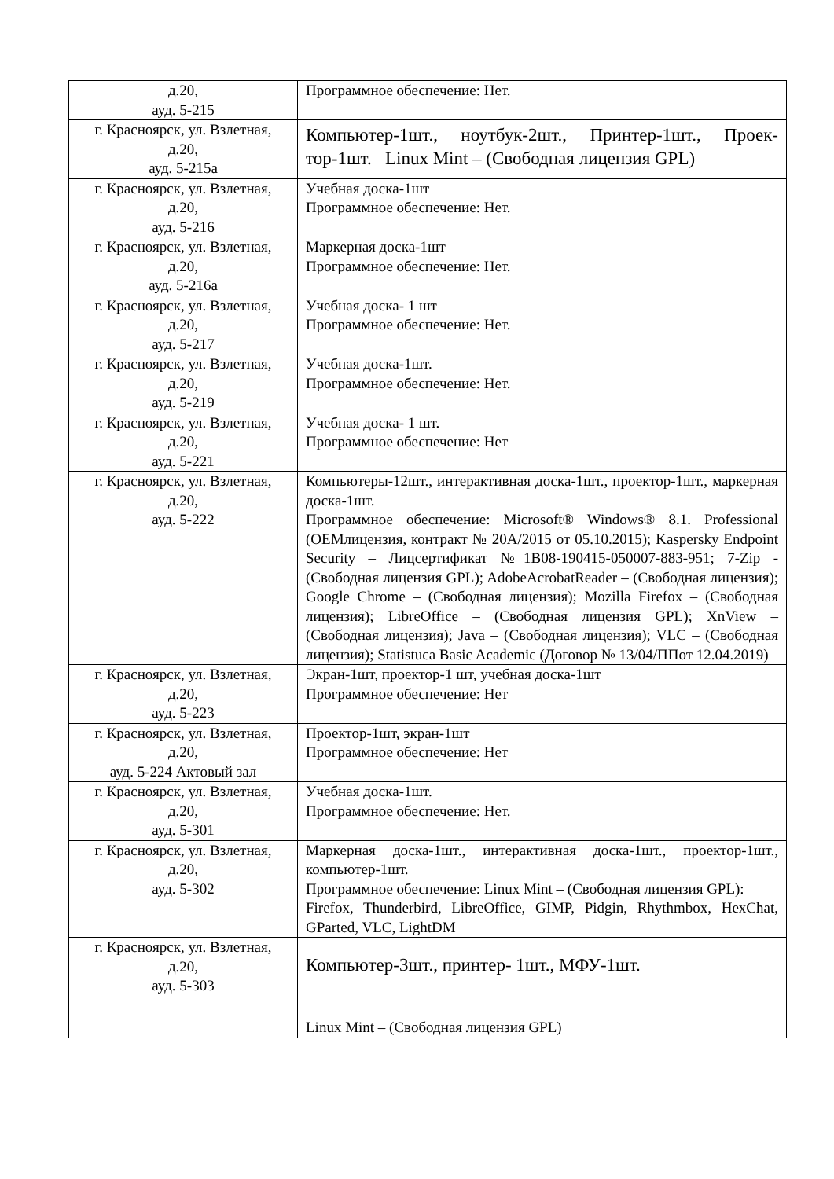| д.20, ауд. 5-215 | Программное обеспечение: Нет. |
| г. Красноярск, ул. Взлетная, д.20, ауд. 5-215а | Компьютер-1шт., ноутбук-2шт., Принтер-1шт., Проек-тор-1шт. Linux Mint – (Свободная лицензия GPL) |
| г. Красноярск, ул. Взлетная, д.20, ауд. 5-216 | Учебная доска-1шт Программное обеспечение: Нет. |
| г. Красноярск, ул. Взлетная, д.20, ауд. 5-216а | Маркерная доска-1шт Программное обеспечение: Нет. |
| г. Красноярск, ул. Взлетная, д.20, ауд. 5-217 | Учебная доска- 1 шт Программное обеспечение: Нет. |
| г. Красноярск, ул. Взлетная, д.20, ауд. 5-219 | Учебная доска-1шт. Программное обеспечение: Нет. |
| г. Красноярск, ул. Взлетная, д.20, ауд. 5-221 | Учебная доска- 1 шт. Программное обеспечение: Нет |
| г. Красноярск, ул. Взлетная, д.20, ауд. 5-222 | Компьютеры-12шт., интерактивная доска-1шт., проектор-1шт., маркерная доска-1шт. Программное обеспечение: Microsoft® Windows® 8.1. Professional (OEMлицензия, контракт № 20А/2015 от 05.10.2015); Kaspersky Endpoint Security – Лицсертификат №1B08-190415-050007-883-951; 7-Zip - (Свободная лицензия GPL); AdobeAcrobatReader – (Свободная лицензия); Google Chrome – (Свободная лицензия); Mozilla Firefox – (Свободная лицензия); LibreOffice – (Свободная лицензия GPL); XnView – (Свободная лицензия); Java – (Свободная лицензия); VLC – (Свободная лицензия); Statistuca Basic Academic (Договор № 13/04/ППот 12.04.2019) |
| г. Красноярск, ул. Взлетная, д.20, ауд. 5-223 | Экран-1шт, проектор-1 шт, учебная доска-1шт Программное обеспечение: Нет |
| г. Красноярск, ул. Взлетная, д.20, ауд. 5-224 Актовый зал | Проектор-1шт, экран-1шт Программное обеспечение: Нет |
| г. Красноярск, ул. Взлетная, д.20, ауд. 5-301 | Учебная доска-1шт. Программное обеспечение: Нет. |
| г. Красноярск, ул. Взлетная, д.20, ауд. 5-302 | Маркерная доска-1шт., интерактивная доска-1шт., проектор-1шт., компьютер-1шт. Программное обеспечение: Linux Mint – (Свободная лицензия GPL): Firefox, Thunderbird, LibreOffice, GIMP, Pidgin, Rhythmbox, HexChat, GParted, VLC, LightDM |
| г. Красноярск, ул. Взлетная, д.20, ауд. 5-303 | Компьютер-3шт., принтер- 1шт., МФУ-1шт. Linux Mint – (Свободная лицензия GPL) |